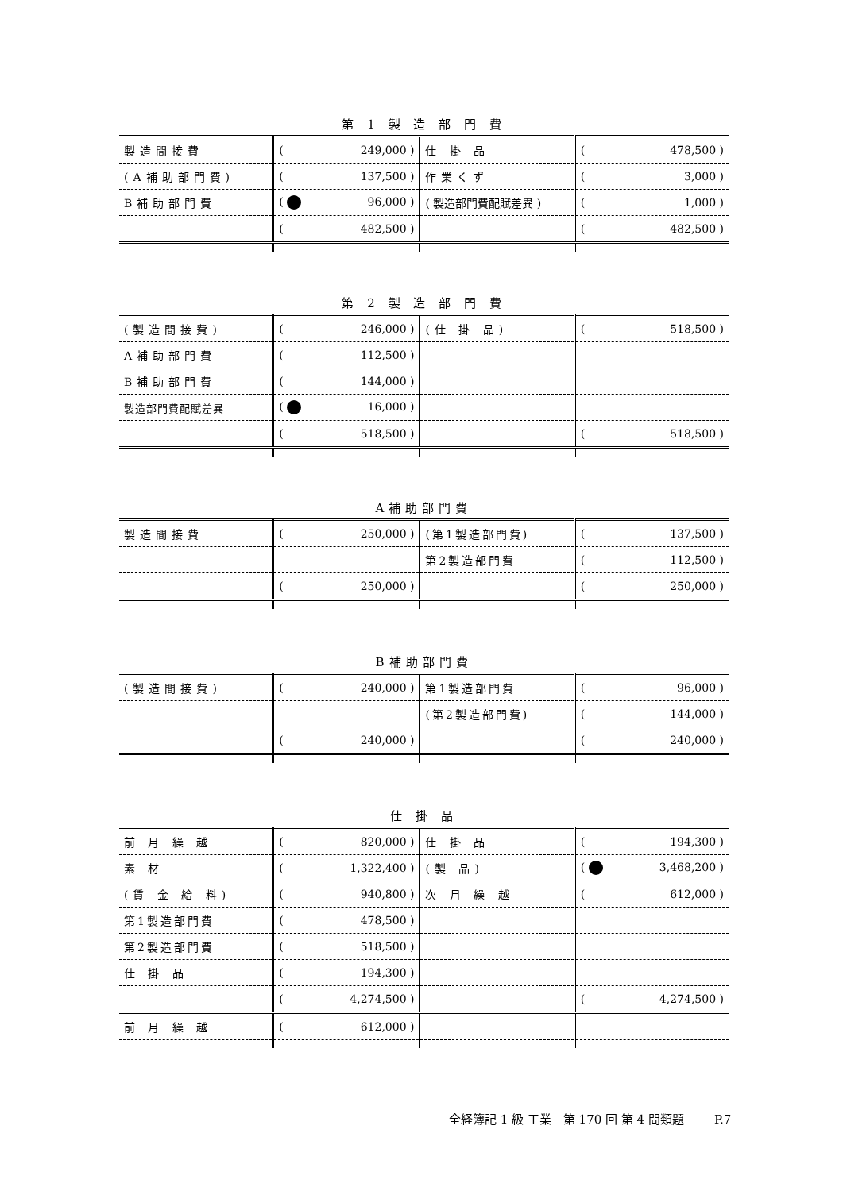第 1 製 造 部 門 費
| 製造間接費 | ( 249,000 ) | 仕 掛 品 | ( 478,500 ) |
| (A補助部門費) | ( 137,500 ) | 作業くず | ( 3,000 ) |
| B補助部門費 | ( 96,000 ) | ( 製造部門費配賦差異 ) | ( 1,000 ) |
| | ( 482,500 ) | | ( 482,500 ) |
第 2 製 造 部 門 費
| (製造間接費) | ( 246,000 ) | (仕 掛 品) | ( 518,500 ) |
| A補助部門費 | ( 112,500 ) | | |
| B補助部門費 | ( 144,000 ) | | |
| 製造部門費配賦差異 | ( 16,000 ) | | |
| | ( 518,500 ) | | ( 518,500 ) |
A補助部門費
| 製造間接費 | ( 250,000 ) | (第1製造部門費) | ( 137,500 ) |
| | | 第2製造部門費 | ( 112,500 ) |
| | ( 250,000 ) | | ( 250,000 ) |
B補助部門費
| (製造間接費) | ( 240,000 ) | 第1製造部門費 | ( 96,000 ) |
| | | (第2製造部門費) | ( 144,000 ) |
| | ( 240,000 ) | | ( 240,000 ) |
仕 掛 品
| 前 月 繰 越 | ( 820,000 ) | 仕 掛 品 | ( 194,300 ) |
| 素 材 | ( 1,322,400 ) | (製 品) | ( 3,468,200 ) |
| (賃 金 給 料) | ( 940,800 ) | 次 月 繰 越 | ( 612,000 ) |
| 第1製造部門費 | ( 478,500 ) | | |
| 第2製造部門費 | ( 518,500 ) | | |
| 仕 掛 品 | ( 194,300 ) | | |
| | ( 4,274,500 ) | | ( 4,274,500 ) |
| 前 月 繰 越 | ( 612,000 ) | | |
全経簿記 1 級 工業　第 170 回 第 4 問類題 P.7